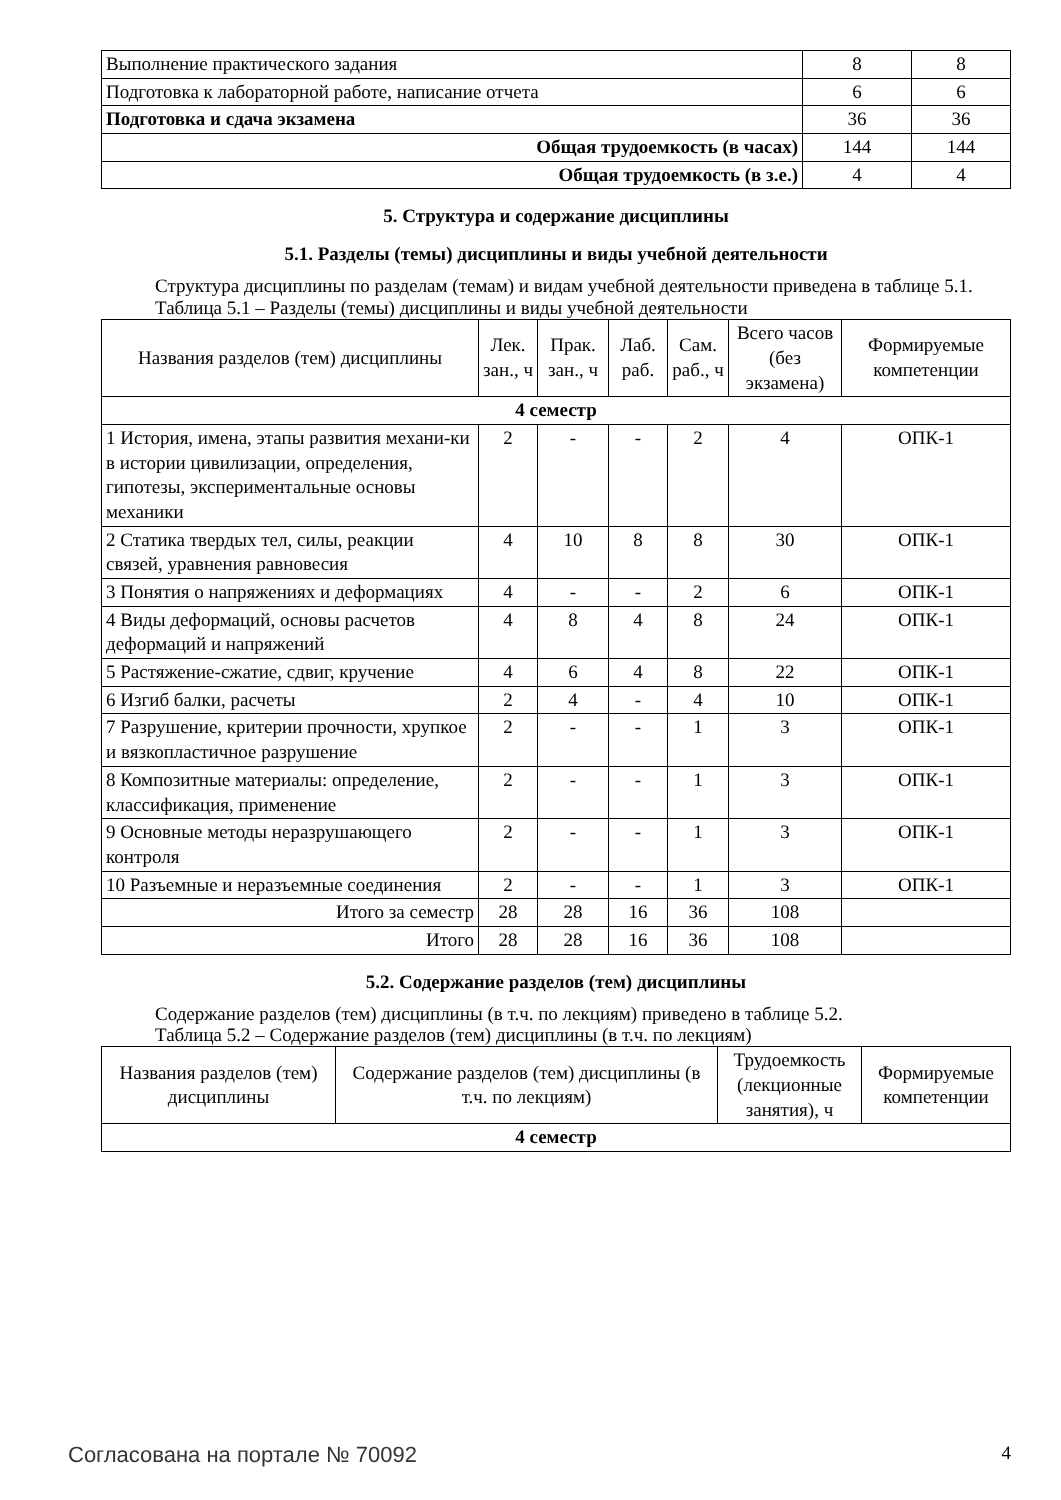| Выполнение практического задания | 8 | 8 |
| Подготовка к лабораторной работе, написание отчета | 6 | 6 |
| Подготовка и сдача экзамена | 36 | 36 |
| Общая трудоемкость (в часах) | 144 | 144 |
| Общая трудоемкость (в з.е.) | 4 | 4 |
5. Структура и содержание дисциплины
5.1. Разделы (темы) дисциплины и виды учебной деятельности
Структура дисциплины по разделам (темам) и видам учебной деятельности приведена в таблице 5.1.
Таблица 5.1 – Разделы (темы) дисциплины и виды учебной деятельности
| Названия разделов (тем) дисциплины | Лек. зан., ч | Прак. зан., ч | Лаб. раб. | Сам. раб., ч | Всего часов (без экзамена) | Формируемые компетенции |
| --- | --- | --- | --- | --- | --- | --- |
| 4 семестр | | | | | | |
| 1 История, имена, этапы развития механи-ки в истории цивилизации, определения, гипотезы, экспериментальные основы механики | 2 | - | - | 2 | 4 | ОПК-1 |
| 2 Статика твердых тел, силы, реакции связей, уравнения равновесия | 4 | 10 | 8 | 8 | 30 | ОПК-1 |
| 3 Понятия о напряжениях и деформациях | 4 | - | - | 2 | 6 | ОПК-1 |
| 4 Виды деформаций, основы расчетов деформаций и напряжений | 4 | 8 | 4 | 8 | 24 | ОПК-1 |
| 5 Растяжение-сжатие, сдвиг, кручение | 4 | 6 | 4 | 8 | 22 | ОПК-1 |
| 6 Изгиб балки, расчеты | 2 | 4 | - | 4 | 10 | ОПК-1 |
| 7 Разрушение, критерии прочности, хрупкое и вязкопластичное разрушение | 2 | - | - | 1 | 3 | ОПК-1 |
| 8 Композитные материалы: определение, классификация, применение | 2 | - | - | 1 | 3 | ОПК-1 |
| 9 Основные методы неразрушающего контроля | 2 | - | - | 1 | 3 | ОПК-1 |
| 10 Разъемные и неразъемные соединения | 2 | - | - | 1 | 3 | ОПК-1 |
| Итого за семестр | 28 | 28 | 16 | 36 | 108 | |
| Итого | 28 | 28 | 16 | 36 | 108 | |
5.2. Содержание разделов (тем) дисциплины
Содержание разделов (тем) дисциплины (в т.ч. по лекциям) приведено в таблице 5.2.
Таблица 5.2 – Содержание разделов (тем) дисциплины (в т.ч. по лекциям)
| Названия разделов (тем) дисциплины | Содержание разделов (тем) дисциплины (в т.ч. по лекциям) | Трудоемкость (лекционные занятия), ч | Формируемые компетенции |
| --- | --- | --- | --- |
| 4 семестр | | | |
Согласована на портале № 70092 4